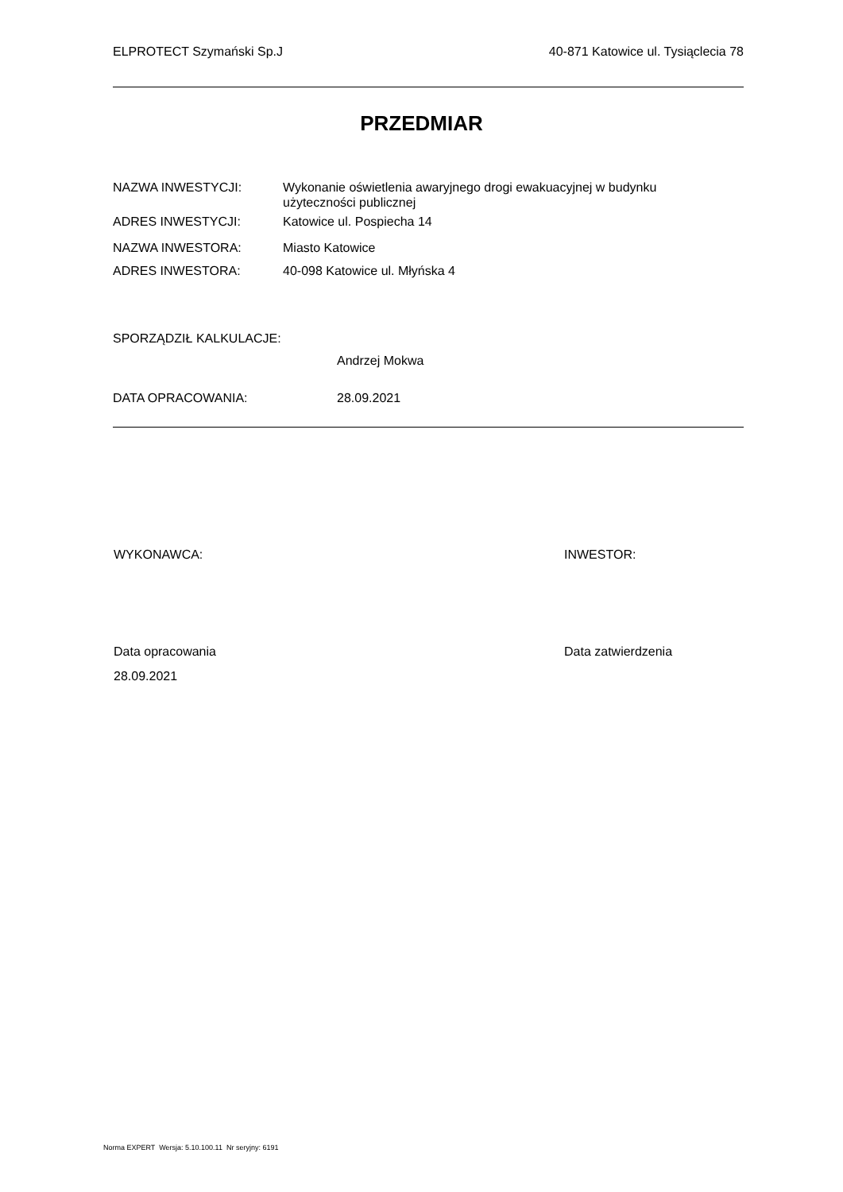ELPROTECT Szymański Sp.J 40-871 Katowice ul. Tysiąclecia 78
PRZEDMIAR
NAZWA INWESTYCJI: Wykonanie oświetlenia awaryjnego drogi ewakuacyjnej w budynku użyteczności publicznej
ADRES INWESTYCJI: Katowice ul. Pospiecha 14
NAZWA INWESTORA: Miasto Katowice
ADRES INWESTORA: 40-098 Katowice ul. Młyńska 4
SPORZĄDZIŁ KALKULACJE:
Andrzej Mokwa
DATA OPRACOWANIA: 28.09.2021
WYKONAWCA: INWESTOR:
Data opracowania Data zatwierdzenia
28.09.2021
Norma EXPERT Wersja: 5.10.100.11 Nr seryjny: 6191